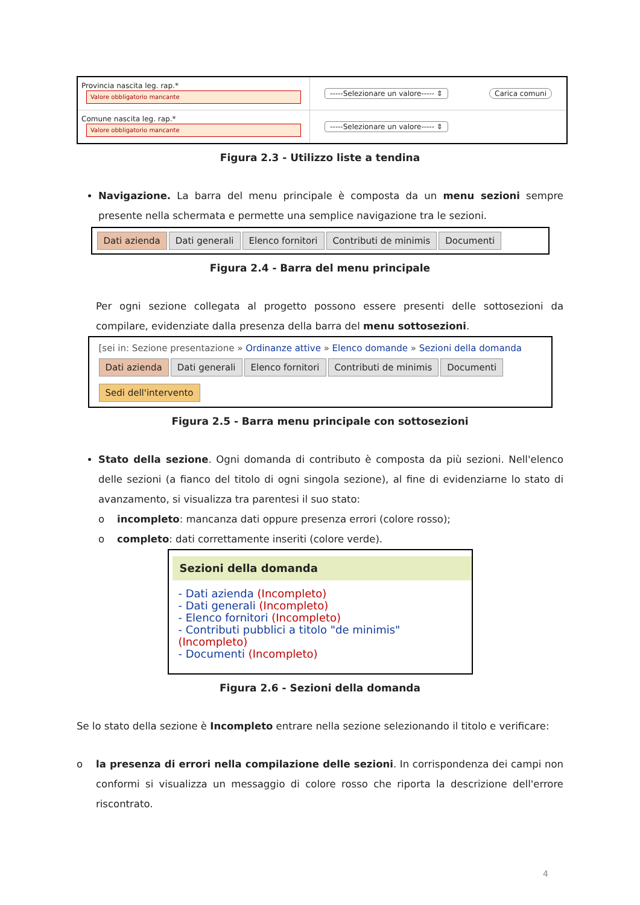Provincia nascita leg. rap.*
Valore obbligatorio mancante
-----Selezionare un valore----- ⇕ Carica comuni
Comune nascita leg. rap.*
Valore obbligatorio mancante
-----Selezionare un valore----- ⇕
Figura 2.3 - Utilizzo liste a tendina
Navigazione. La barra del menu principale è composta da un menu sezioni sempre presente nella schermata e permette una semplice navigazione tra le sezioni.
Dati azienda Dati generali Elenco fornitori Contributi de minimis Documenti
Figura 2.4 - Barra del menu principale
Per ogni sezione collegata al progetto possono essere presenti delle sottosezioni da compilare, evidenziate dalla presenza della barra del menu sottosezioni.
[sei in: Sezione presentazione » Ordinanze attive » Elenco domande » Sezioni della domanda
Dati azienda Dati generali Elenco fornitori Contributi de minimis Documenti
Sedi dell'intervento
Figura 2.5 - Barra menu principale con sottosezioni
Stato della sezione. Ogni domanda di contributo è composta da più sezioni. Nell'elenco delle sezioni (a fianco del titolo di ogni singola sezione), al fine di evidenziarne lo stato di avanzamento, si visualizza tra parentesi il suo stato:
o incompleto: mancanza dati oppure presenza errori (colore rosso);
o completo: dati correttamente inseriti (colore verde).
Sezioni della domanda
- Dati azienda (Incompleto)
- Dati generali (Incompleto)
- Elenco fornitori (Incompleto)
- Contributi pubblici a titolo "de minimis" (Incompleto)
- Documenti (Incompleto)
Figura 2.6 - Sezioni della domanda
Se lo stato della sezione è Incompleto entrare nella sezione selezionando il titolo e verificare:
o la presenza di errori nella compilazione delle sezioni. In corrispondenza dei campi non conformi si visualizza un messaggio di colore rosso che riporta la descrizione dell'errore riscontrato.
4